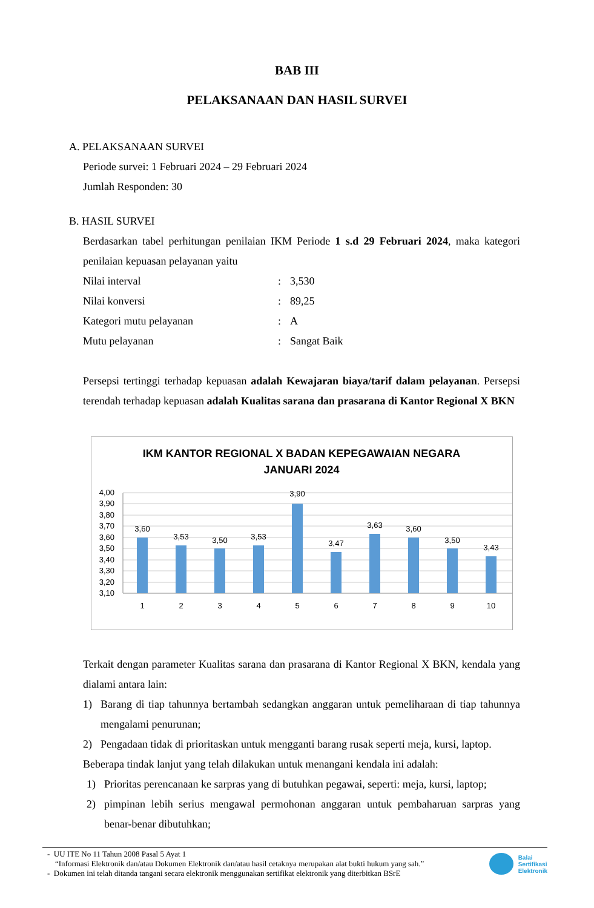BAB III
PELAKSANAAN DAN HASIL SURVEI
A. PELAKSANAAN SURVEI
Periode survei: 1 Februari 2024 – 29 Februari 2024
Jumlah Responden: 30
B. HASIL SURVEI
Berdasarkan tabel perhitungan penilaian IKM Periode 1 s.d 29 Februari 2024, maka kategori penilaian kepuasan pelayanan yaitu
Nilai interval: 3,530
Nilai konversi: 89,25
Kategori mutu pelayanan: A
Mutu pelayanan: Sangat Baik
Persepsi tertinggi terhadap kepuasan adalah Kewajaran biaya/tarif dalam pelayanan. Persepsi terendah terhadap kepuasan adalah Kualitas sarana dan prasarana di Kantor Regional X BKN
IKM KANTOR REGIONAL X BADAN KEPEGAWAIAN NEGARA
JANUARI 2024
4,00
3,90
3,80
3,70
3,60
3,50
3,40
3,30
3,20
3,10
3,60
3,53
3,50
3,53
3,90
3,47
3,63
3,60
3,50
3,43
1
2
3
4
5
6
7
8
9
10
Terkait dengan parameter Kualitas sarana dan prasarana di Kantor Regional X BKN, kendala yang dialami antara lain:
1) Barang di tiap tahunnya bertambah sedangkan anggaran untuk pemeliharaan di tiap tahunnya mengalami penurunan;
2) Pengadaan tidak di prioritaskan untuk mengganti barang rusak seperti meja, kursi, laptop.
Beberapa tindak lanjut yang telah dilakukan untuk menangani kendala ini adalah:
1) Prioritas perencanaan ke sarpras yang di butuhkan pegawai, seperti: meja, kursi, laptop;
2) pimpinan lebih serius mengawal permohonan anggaran untuk pembaharuan sarpras yang benar-benar dibutuhkan;
- UU ITE No 11 Tahun 2008 Pasal 5 Ayat 1
“Informasi Elektronik dan/atau Dokumen Elektronik dan/atau hasil cetaknya merupakan alat bukti hukum yang sah.”
- Dokumen ini telah ditanda tangani secara elektronik menggunakan sertifikat elektronik yang diterbitkan BSrE
Balai
Sertifikasi
Elektronik